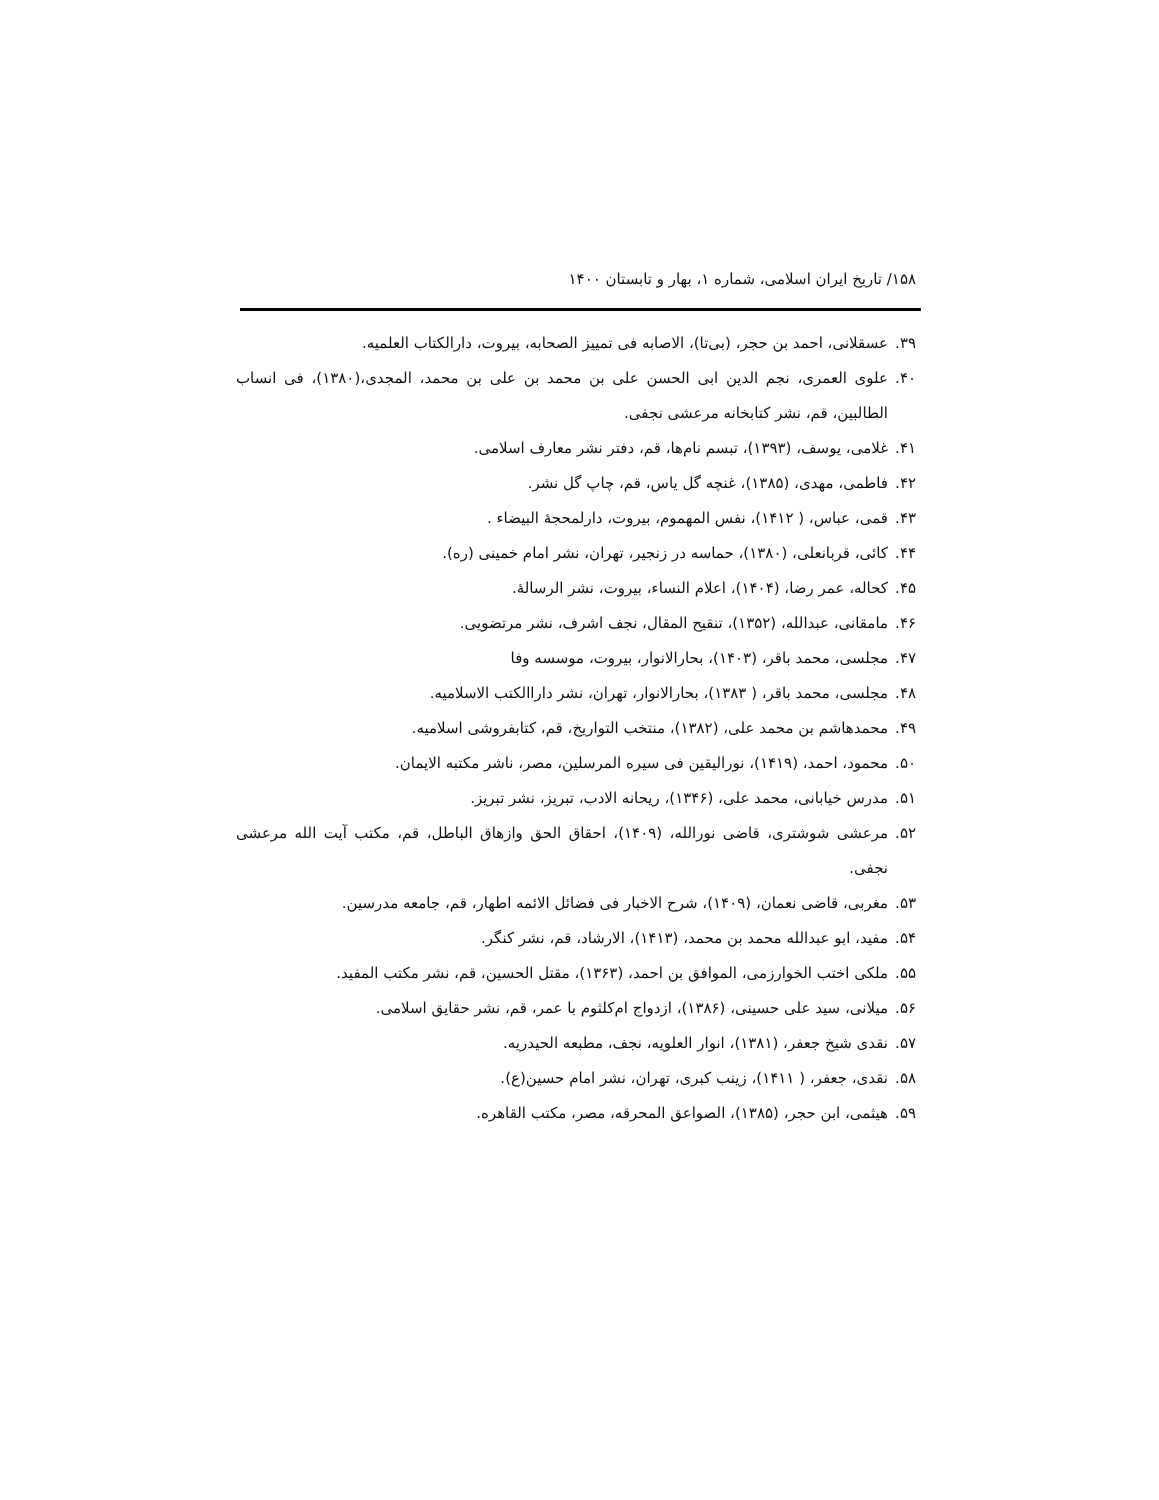۱۵۸/ تاریخ ایران اسلامی، شماره ۱، بهار و تابستان ۱۴۰۰
۳۹. عسقلانی، احمد بن حجر، (بی‌تا)، الاصابه فی تمییز الصحابه، بیروت، دارالکتاب العلمیه.
۴۰. علوی العمری، نجم الدین ابی الحسن علی بن محمد بن علی بن محمد، المجدی،(۱۳۸۰)، فی انساب الطالبین، قم، نشر کتابخانه مرعشی نجفی.
۴۱. غلامی، یوسف، (۱۳۹۳)، تبسم نام‌ها، قم، دفتر نشر معارف اسلامی.
۴۲. فاطمی، مهدی، (۱۳۸۵)، غنچه گل یاس، قم، چاپ گل نشر.
۴۳. قمی، عباس، ( ۱۴۱۲)، نفس المهموم، بیروت، دارلمحجهٔ البیضاء .
۴۴. کائی، قربانعلی، (۱۳۸۰)، حماسه در زنجیر، تهران، نشر امام خمینی (ره).
۴۵. کحاله، عمر رضا، (۱۴۰۴)، اعلام النساء، بیروت، نشر الرسالهٔ.
۴۶. مامقانی، عبدالله، (۱۳۵۲)، تنقیح المقال، نجف اشرف، نشر مرتضویی.
۴۷. مجلسی، محمد باقر، (۱۴۰۳)، بحارالانوار، بیروت، موسسه وفا
۴۸. مجلسی، محمد باقر، ( ۱۳۸۳)، بحارالانوار، تهران، نشر داراالکتب الاسلامیه.
۴۹. محمدهاشم بن محمد علی، (۱۳۸۲)، منتخب التواریخ، قم، کتابفروشی اسلامیه.
۵۰. محمود، احمد، (۱۴۱۹)، نورالیقین فی سیره المرسلین، مصر، ناشر مکتبه الایمان.
۵۱. مدرس خیابانی، محمد علی، (۱۳۴۶)، ریحانه الادب، تبریز، نشر تبریز.
۵۲. مرعشی شوشتری، قاضی نورالله، (۱۴۰۹)، احقاق الحق وازهاق الباطل، قم، مکتب آیت الله مرعشی نجفی.
۵۳. مغربی، قاضی نعمان، (۱۴۰۹)، شرح الاخبار فی فضائل الائمه اطهار، قم، جامعه مدرسین.
۵۴. مفید، ابو عبدالله محمد بن محمد، (۱۴۱۳)، الارشاد، قم، نشر کنگر.
۵۵. ملکی اختب الخوارزمی، الموافق بن احمد، (۱۳۶۳)، مقتل الحسین، قم، نشر مکتب المفید.
۵۶. میلانی، سید علی حسینی، (۱۳۸۶)، ازدواج ام‌کلثوم با عمر، قم، نشر حقایق اسلامی.
۵۷. نقدی شیخ جعفر، (۱۳۸۱)، انوار العلویه، نجف، مطبعه الحیدریه.
۵۸. نقدی، جعفر، ( ۱۴۱۱)، زینب کبری، تهران، نشر امام حسین(ع).
۵۹. هیثمی، ابن حجر، (۱۳۸۵)، الصواعق المحرقه، مصر، مکتب القاهره.